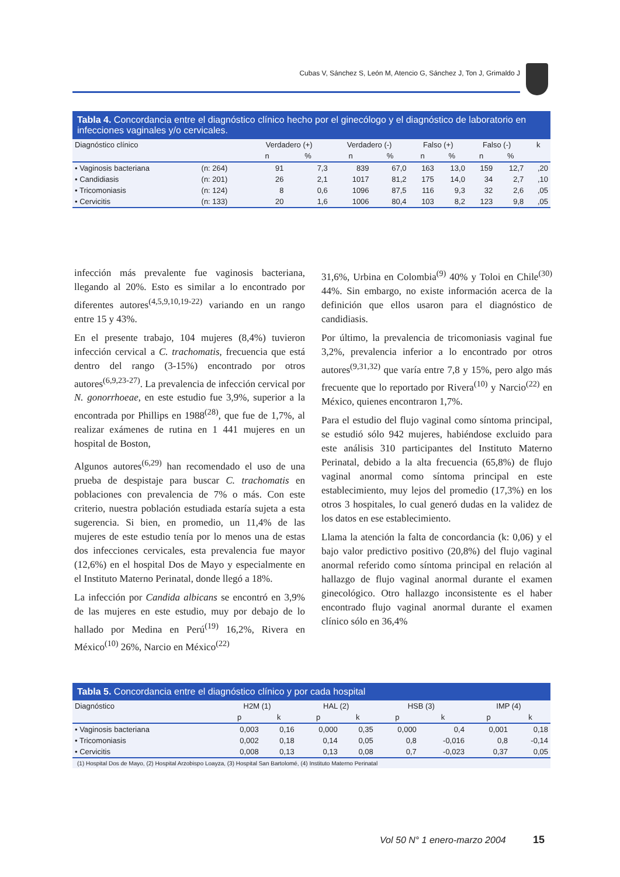Cubas V, Sánchez S, León M, Atencio G, Sánchez J, Ton J, Grimaldo J
Tabla 4. Concordancia entre el diagnóstico clínico hecho por el ginecólogo y el diagnóstico de laboratorio en infecciones vaginales y/o cervicales.
| Diagnóstico clínico | | Verdadero (+) | | Verdadero (-) | | Falso (+) | | Falso (-) | | k |
| --- | --- | --- | --- | --- | --- | --- | --- | --- | --- | --- |
| | | n | % | n | % | n | % | n | % | |
| • Vaginosis bacteriana | (n: 264) | 91 | 7,3 | 839 | 67,0 | 163 | 13,0 | 159 | 12,7 | ,20 |
| • Candidiasis | (n: 201) | 26 | 2,1 | 1017 | 81,2 | 175 | 14,0 | 34 | 2,7 | ,10 |
| • Tricomoniasis | (n: 124) | 8 | 0,6 | 1096 | 87,5 | 116 | 9,3 | 32 | 2,6 | ,05 |
| • Cervicitis | (n: 133) | 20 | 1,6 | 1006 | 80,4 | 103 | 8,2 | 123 | 9,8 | ,05 |
infección más prevalente fue vaginosis bacteriana, llegando al 20%. Esto es similar a lo encontrado por diferentes autores<sup>(4,5,9,10,19-22)</sup> variando en un rango entre 15 y 43%.
En el presente trabajo, 104 mujeres (8,4%) tuvieron infección cervical a C. trachomatis, frecuencia que está dentro del rango (3-15%) encontrado por otros autores<sup>(6,9,23-27)</sup>. La prevalencia de infección cervical por N. gonorrhoeae, en este estudio fue 3,9%, superior a la encontrada por Phillips en 1988<sup>(28)</sup>, que fue de 1,7%, al realizar exámenes de rutina en 1 441 mujeres en un hospital de Boston,
Algunos autores<sup>(6,29)</sup> han recomendado el uso de una prueba de despistaje para buscar C. trachomatis en poblaciones con prevalencia de 7% o más. Con este criterio, nuestra población estudiada estaría sujeta a esta sugerencia. Si bien, en promedio, un 11,4% de las mujeres de este estudio tenía por lo menos una de estas dos infecciones cervicales, esta prevalencia fue mayor (12,6%) en el hospital Dos de Mayo y especialmente en el Instituto Materno Perinatal, donde llegó a 18%.
La infección por Candida albicans se encontró en 3,9% de las mujeres en este estudio, muy por debajo de lo hallado por Medina en Perú<sup>(19)</sup> 16,2%, Rivera en México<sup>(10)</sup> 26%, Narcio en México<sup>(22)</sup>
31,6%, Urbina en Colombia<sup>(9)</sup> 40% y Toloi en Chile<sup>(30)</sup> 44%. Sin embargo, no existe información acerca de la definición que ellos usaron para el diagnóstico de candidiasis.
Por último, la prevalencia de tricomoniasis vaginal fue 3,2%, prevalencia inferior a lo encontrado por otros autores<sup>(9,31,32)</sup> que varía entre 7,8 y 15%, pero algo más frecuente que lo reportado por Rivera<sup>(10)</sup> y Narcio<sup>(22)</sup> en México, quienes encontraron 1,7%.
Para el estudio del flujo vaginal como síntoma principal, se estudió sólo 942 mujeres, habiéndose excluido para este análisis 310 participantes del Instituto Materno Perinatal, debido a la alta frecuencia (65,8%) de flujo vaginal anormal como síntoma principal en este establecimiento, muy lejos del promedio (17,3%) en los otros 3 hospitales, lo cual generó dudas en la validez de los datos en ese establecimiento.
Llama la atención la falta de concordancia (k: 0,06) y el bajo valor predictivo positivo (20,8%) del flujo vaginal anormal referido como síntoma principal en relación al hallazgo de flujo vaginal anormal durante el examen ginecológico. Otro hallazgo inconsistente es el haber encontrado flujo vaginal anormal durante el examen clínico sólo en 36,4%
Tabla 5. Concordancia entre el diagnóstico clínico y por cada hospital
| Diagnóstico | H2M (1) | | HAL (2) | | HSB (3) | | IMP (4) | |
| --- | --- | --- | --- | --- | --- | --- | --- | --- |
| | p | k | p | k | p | k | p | k |
| • Vaginosis bacteriana | 0,003 | 0,16 | 0,000 | 0,35 | 0,000 | 0,4 | 0,001 | 0,18 |
| • Tricomoniasis | 0,002 | 0,18 | 0,14 | 0,05 | 0,8 | -0,016 | 0,8 | -0,14 |
| • Cervicitis | 0,008 | 0,13 | 0,13 | 0,08 | 0,7 | -0,023 | 0,37 | 0,05 |
(1) Hospital Dos de Mayo, (2) Hospital Arzobispo Loayza, (3) Hospital San Bartolomé, (4) Instituto Materno Perinatal
Vol 50 N° 1 enero-marzo 2004 15